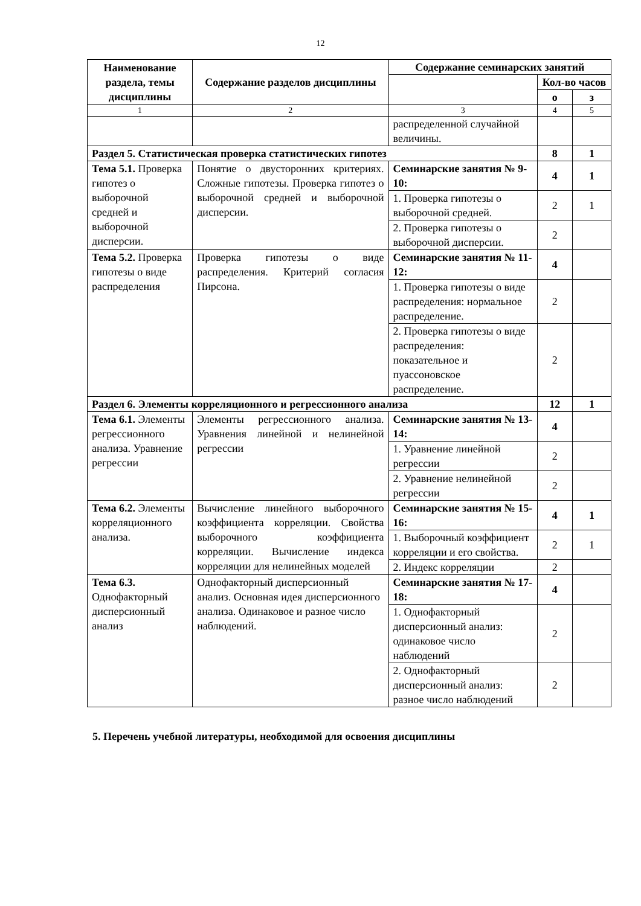12
| Наименование раздела, темы дисциплины | Содержание разделов дисциплины | Содержание семинарских занятий | | |
| --- | --- | --- | --- | --- |
| | | | Кол-во часов | |
| | | | о | з |
| 1 | 2 | 3 | 4 | 5 |
| | | распределенной случайной величины. | | |
| Раздел 5. Статистическая проверка статистических гипотез | | | 8 | 1 |
| Тема 5.1. Проверка гипотез о выборочной средней и выборочной дисперсии. | Понятие о двусторонних критериях. Сложные гипотезы. Проверка гипотез о выборочной средней и выборочной дисперсии. | Семинарские занятия № 9-10: | 4 | 1 |
| | | 1. Проверка гипотезы о выборочной средней. | 2 | 1 |
| | | 2. Проверка гипотезы о выборочной дисперсии. | 2 | |
| Тема 5.2. Проверка гипотезы о виде распределения | Проверка гипотезы о виде распределения. Критерий согласия Пирсона. | Семинарские занятия № 11-12: | 4 | |
| | | 1. Проверка гипотезы о виде распределения: нормальное распределение. | 2 | |
| | | 2. Проверка гипотезы о виде распределения: показательное и пуассоновское распределение. | 2 | |
| Раздел 6. Элементы корреляционного и регрессионного анализа | | | 12 | 1 |
| Тема 6.1. Элементы регрессионного анализа. Уравнение регрессии | Элементы регрессионного анализа. Уравнения линейной и нелинейной регрессии | Семинарские занятия № 13-14: | 4 | |
| | | 1. Уравнение линейной регрессии | 2 | |
| | | 2. Уравнение нелинейной регрессии | 2 | |
| Тема 6.2. Элементы корреляционного анализа. | Вычисление линейного выборочного коэффициента корреляции. Свойства выборочного коэффициента корреляции. Вычисление индекса корреляции для нелинейных моделей | Семинарские занятия № 15-16: | 4 | 1 |
| | | 1. Выборочный коэффициент корреляции и его свойства. | 2 | 1 |
| | | 2. Индекс корреляции | 2 | |
| Тема 6.3. Однофакторный дисперсионный анализ | Однофакторный дисперсионный анализ. Основная идея дисперсионного анализа. Одинаковое и разное число наблюдений. | Семинарские занятия № 17-18: | 4 | |
| | | 1. Однофакторный дисперсионный анализ: одинаковое число наблюдений | 2 | |
| | | 2. Однофакторный дисперсионный анализ: разное число наблюдений | 2 | |
5. Перечень учебной литературы, необходимой для освоения дисциплины